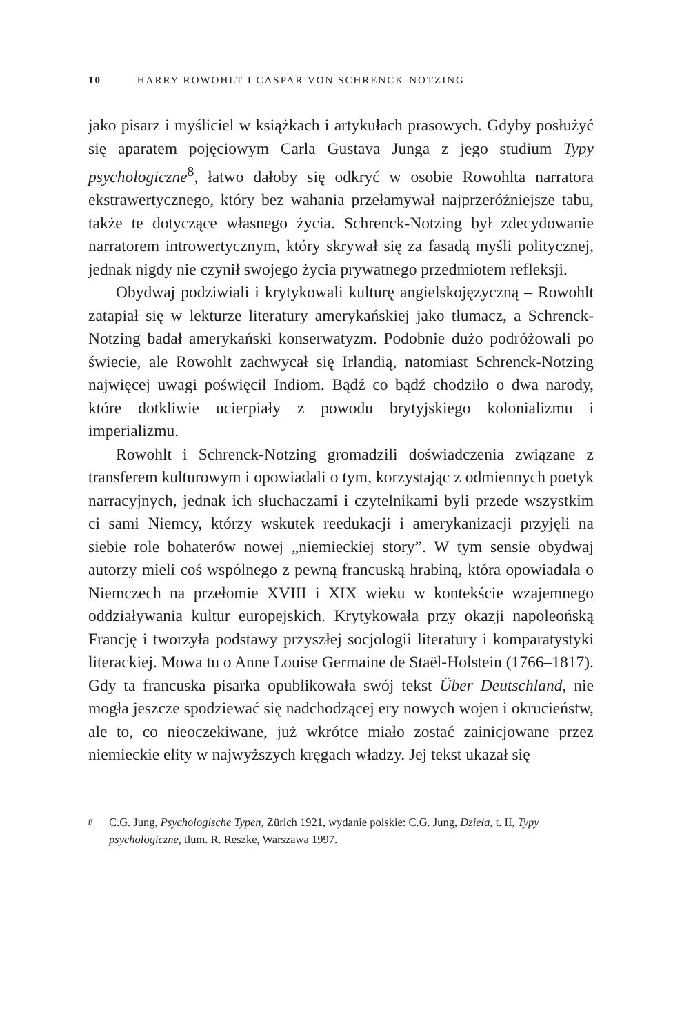10 HARRY ROWOHLT I CASPAR VON SCHRENCK-NOTZING
jako pisarz i myśliciel w książkach i artykułach prasowych. Gdyby posłużyć się aparatem pojęciowym Carla Gustava Junga z jego studium Typy psychologiczne<sup>8</sup>, łatwo dałoby się odkryć w osobie Rowohlta narratora ekstrawertycznego, który bez wahania przełamywał najprzeróżniejsze tabu, także te dotyczące własnego życia. Schrenck-Notzing był zdecydowanie narratorem introwertycznym, który skrywał się za fasadą myśli politycznej, jednak nigdy nie czynił swojego życia prywatnego przedmiotem refleksji.
Obydwaj podziwiali i krytykowali kulturę angielskojęzyczną – Rowohlt zatapiał się w lekturze literatury amerykańskiej jako tłumacz, a Schrenck-Notzing badał amerykański konserwatyzm. Podobnie dużo podróżowali po świecie, ale Rowohlt zachwycał się Irlandią, natomiast Schrenck-Notzing najwięcej uwagi poświęcił Indiom. Bądź co bądź chodziło o dwa narody, które dotkliwie ucierpiały z powodu brytyjskiego kolonializmu i imperializmu.
Rowohlt i Schrenck-Notzing gromadzili doświadczenia związane z transferem kulturowym i opowiadali o tym, korzystając z odmiennych poetyk narracyjnych, jednak ich słuchaczami i czytelnikami byli przede wszystkim ci sami Niemcy, którzy wskutek reedukacji i amerykanizacji przyjęli na siebie role bohaterów nowej „niemieckiej story”. W tym sensie obydwaj autorzy mieli coś wspólnego z pewną francuską hrabiną, która opowiadała o Niemczech na przełomie XVIII i XIX wieku w kontekście wzajemnego oddziaływania kultur europejskich. Krytykowała przy okazji napoleońską Francję i tworzyła podstawy przyszłej socjologii literatury i komparatystyki literackiej. Mowa tu o Anne Louise Germaine de Staël-Holstein (1766–1817). Gdy ta francuska pisarka opublikowała swój tekst Über Deutschland, nie mogła jeszcze spodziewać się nadchodzącej ery nowych wojen i okrucieństw, ale to, co nieoczekiwane, już wkrótce miało zostać zainicjowane przez niemieckie elity w najwyższych kręgach władzy. Jej tekst ukazał się
8
C.G. Jung, Psychologische Typen, Zürich 1921, wydanie polskie: C.G. Jung, Dzieła, t. II, Typy psychologiczne, tłum. R. Reszke, Warszawa 1997.